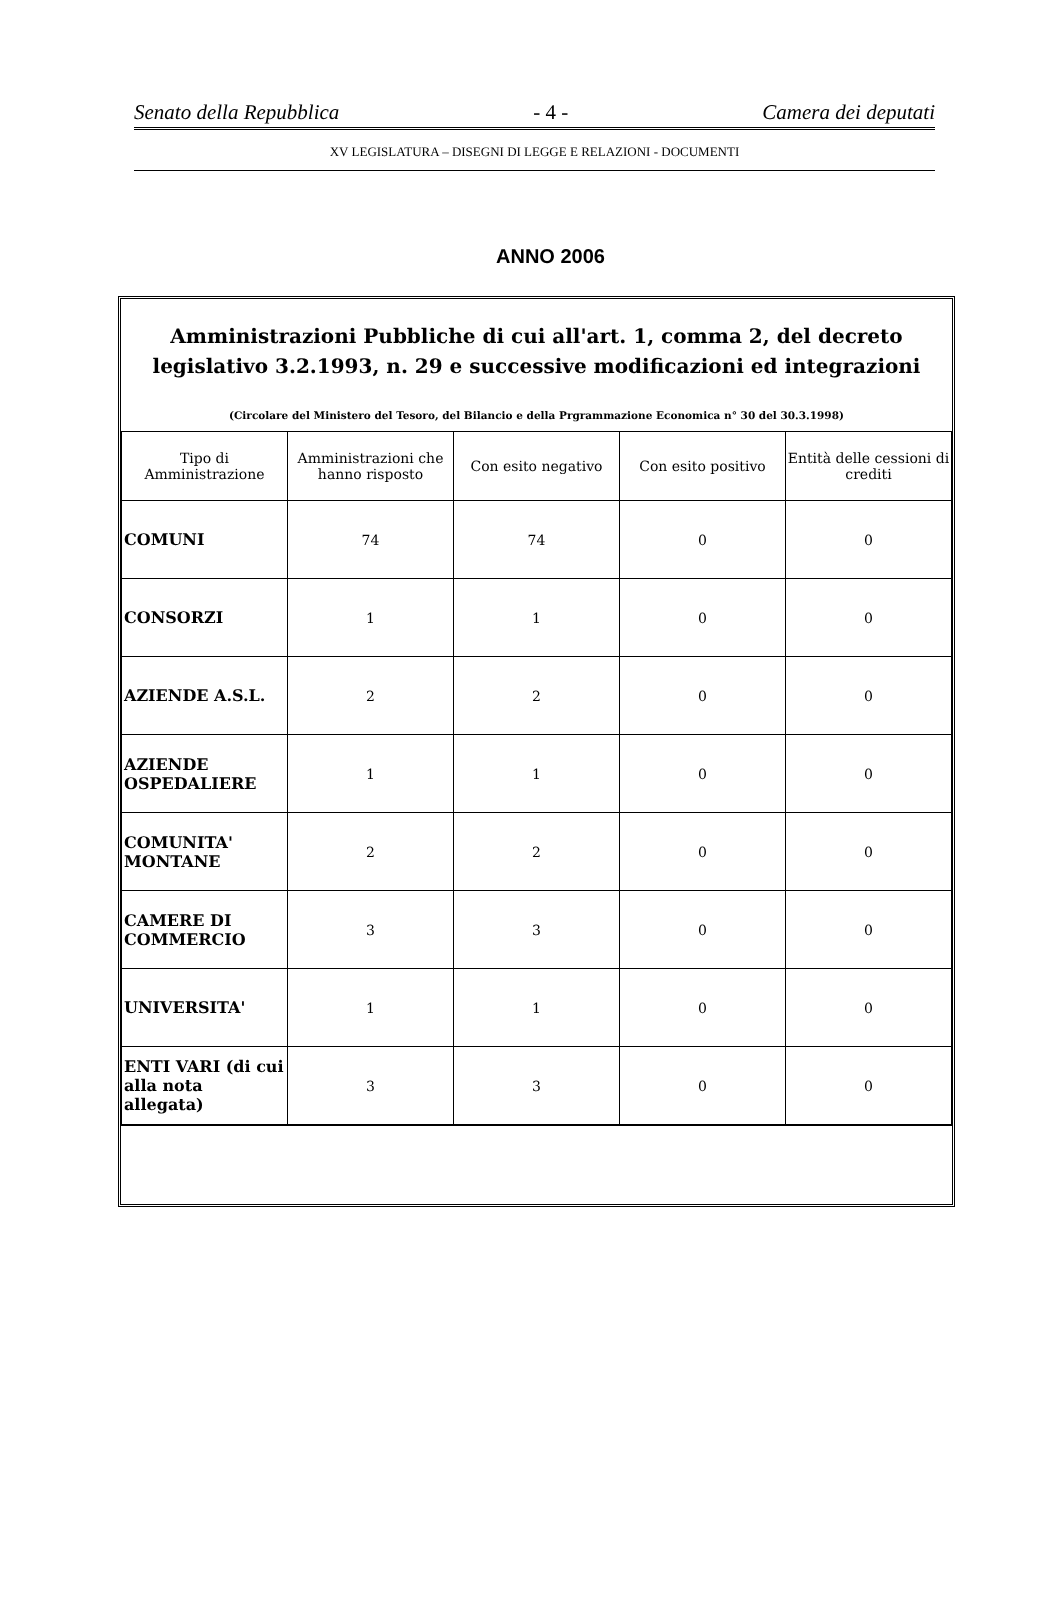Senato della Repubblica - 4 - Camera dei deputati
XV LEGISLATURA – DISEGNI DI LEGGE E RELAZIONI - DOCUMENTI
ANNO 2006
Amministrazioni Pubbliche di cui all'art. 1, comma 2, del decreto legislativo 3.2.1993, n. 29 e successive modificazioni ed integrazioni
(Circolare del Ministero del Tesoro, del Bilancio e della Prgrammazione Economica n° 30 del 30.3.1998)
| Tipo di Amministrazione | Amministrazioni che hanno risposto | Con esito negativo | Con esito positivo | Entità delle cessioni di crediti |
| --- | --- | --- | --- | --- |
| COMUNI | 74 | 74 | 0 | 0 |
| CONSORZI | 1 | 1 | 0 | 0 |
| AZIENDE A.S.L. | 2 | 2 | 0 | 0 |
| AZIENDE OSPEDALIERE | 1 | 1 | 0 | 0 |
| COMUNITA' MONTANE | 2 | 2 | 0 | 0 |
| CAMERE DI COMMERCIO | 3 | 3 | 0 | 0 |
| UNIVERSITA' | 1 | 1 | 0 | 0 |
| ENTI VARI (di cui alla nota allegata) | 3 | 3 | 0 | 0 |